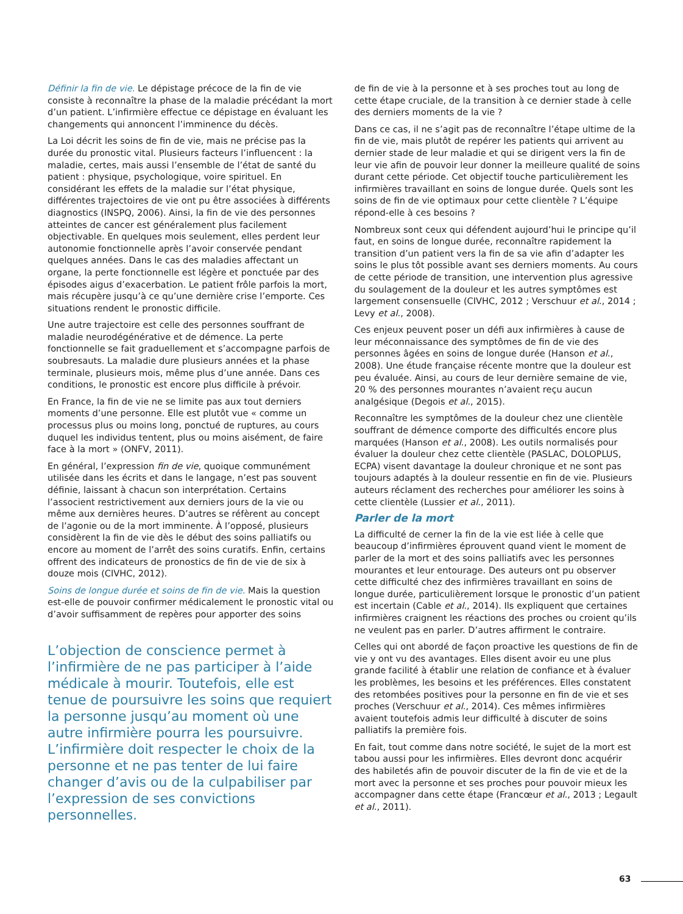Définir la fin de vie. Le dépistage précoce de la fin de vie consiste à reconnaître la phase de la maladie précédant la mort d’un patient. L’infirmière effectue ce dépistage en évaluant les changements qui annoncent l’imminence du décès.
La Loi décrit les soins de fin de vie, mais ne précise pas la durée du pronostic vital. Plusieurs facteurs l’influencent : la maladie, certes, mais aussi l’ensemble de l’état de santé du patient : physique, psychologique, voire spirituel. En considérant les effets de la maladie sur l’état physique, différentes trajectoires de vie ont pu être associées à différents diagnostics (INSPQ, 2006). Ainsi, la fin de vie des personnes atteintes de cancer est généralement plus facilement objectivable. En quelques mois seulement, elles perdent leur autonomie fonctionnelle après l’avoir conservée pendant quelques années. Dans le cas des maladies affectant un organe, la perte fonctionnelle est légère et ponctuée par des épisodes aigus d’exacerbation. Le patient frôle parfois la mort, mais récupère jusqu’à ce qu’une dernière crise l’emporte. Ces situations rendent le pronostic difficile.
Une autre trajectoire est celle des personnes souffrant de maladie neurodégénérative et de démence. La perte fonctionnelle se fait graduellement et s’accompagne parfois de soubresauts. La maladie dure plusieurs années et la phase terminale, plusieurs mois, même plus d’une année. Dans ces conditions, le pronostic est encore plus difficile à prévoir.
En France, la fin de vie ne se limite pas aux tout derniers moments d’une personne. Elle est plutôt vue « comme un processus plus ou moins long, ponctué de ruptures, au cours duquel les individus tentent, plus ou moins aisément, de faire face à la mort » (ONFV, 2011).
En général, l’expression fin de vie, quoique communément utilisée dans les écrits et dans le langage, n’est pas souvent définie, laissant à chacun son interprétation. Certains l’associent restrictivement aux derniers jours de la vie ou même aux dernières heures. D’autres se réfèrent au concept de l’agonie ou de la mort imminente. À l’opposé, plusieurs considèrent la fin de vie dès le début des soins palliatifs ou encore au moment de l’arrêt des soins curatifs. Enfin, certains offrent des indicateurs de pronostics de fin de vie de six à douze mois (CIVHC, 2012).
Soins de longue durée et soins de fin de vie. Mais la question est-elle de pouvoir confirmer médicalement le pronostic vital ou d’avoir suffisamment de repères pour apporter des soins
L’objection de conscience permet à l’infirmière de ne pas participer à l’aide médicale à mourir. Toutefois, elle est tenue de poursuivre les soins que requiert la personne jusqu’au moment où une autre infirmière pourra les poursuivre. L’infirmière doit respecter le choix de la personne et ne pas tenter de lui faire changer d’avis ou de la culpabiliser par l’expression de ses convictions personnelles.
de fin de vie à la personne et à ses proches tout au long de cette étape cruciale, de la transition à ce dernier stade à celle des derniers moments de la vie ?
Dans ce cas, il ne s’agit pas de reconnaître l’étape ultime de la fin de vie, mais plutôt de repérer les patients qui arrivent au dernier stade de leur maladie et qui se dirigent vers la fin de leur vie afin de pouvoir leur donner la meilleure qualité de soins durant cette période. Cet objectif touche particulièrement les infirmières travaillant en soins de longue durée. Quels sont les soins de fin de vie optimaux pour cette clientèle ? L’équipe répond-elle à ces besoins ?
Nombreux sont ceux qui défendent aujourd’hui le principe qu’il faut, en soins de longue durée, reconnaître rapidement la transition d’un patient vers la fin de sa vie afin d’adapter les soins le plus tôt possible avant ses derniers moments. Au cours de cette période de transition, une intervention plus agressive du soulagement de la douleur et les autres symptômes est largement consensuelle (CIVHC, 2012 ; Verschuur et al., 2014 ; Levy et al., 2008).
Ces enjeux peuvent poser un défi aux infirmières à cause de leur méconnaissance des symptômes de fin de vie des personnes âgées en soins de longue durée (Hanson et al., 2008). Une étude française récente montre que la douleur est peu évaluée. Ainsi, au cours de leur dernière semaine de vie, 20 % des personnes mourantes n’avaient reçu aucun analgésique (Degois et al., 2015).
Reconnaître les symptômes de la douleur chez une clientèle souffrant de démence comporte des difficultés encore plus marquées (Hanson et al., 2008). Les outils normalisés pour évaluer la douleur chez cette clientèle (PASLAC, DOLOPLUS, ECPA) visent davantage la douleur chronique et ne sont pas toujours adaptés à la douleur ressentie en fin de vie. Plusieurs auteurs réclament des recherches pour améliorer les soins à cette clientèle (Lussier et al., 2011).
Parler de la mort
La difficulté de cerner la fin de la vie est liée à celle que beaucoup d’infirmières éprouvent quand vient le moment de parler de la mort et des soins palliatifs avec les personnes mourantes et leur entourage. Des auteurs ont pu observer cette difficulté chez des infirmières travaillant en soins de longue durée, particulièrement lorsque le pronostic d’un patient est incertain (Cable et al., 2014). Ils expliquent que certaines infirmières craignent les réactions des proches ou croient qu’ils ne veulent pas en parler. D’autres affirment le contraire.
Celles qui ont abordé de façon proactive les questions de fin de vie y ont vu des avantages. Elles disent avoir eu une plus grande facilité à établir une relation de confiance et à évaluer les problèmes, les besoins et les préférences. Elles constatent des retombées positives pour la personne en fin de vie et ses proches (Verschuur et al., 2014). Ces mêmes infirmières avaient toutefois admis leur difficulté à discuter de soins palliatifs la première fois.
En fait, tout comme dans notre société, le sujet de la mort est tabou aussi pour les infirmières. Elles devront donc acquérir des habiletés afin de pouvoir discuter de la fin de vie et de la mort avec la personne et ses proches pour pouvoir mieux les accompagner dans cette étape (Francœur et al., 2013 ; Legault et al., 2011).
63